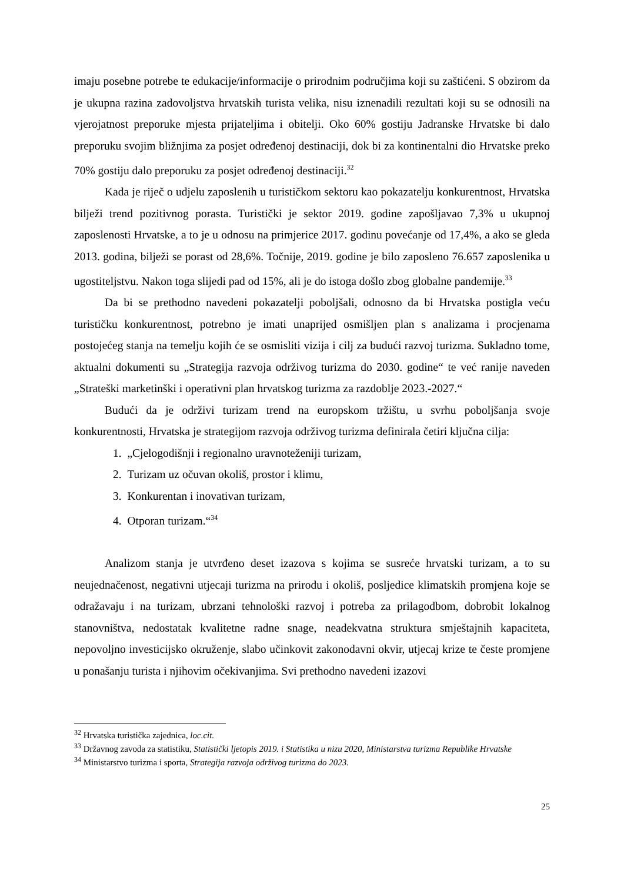imaju posebne potrebe te edukacije/informacije o prirodnim područjima koji su zaštićeni. S obzirom da je ukupna razina zadovoljstva hrvatskih turista velika, nisu iznenadili rezultati koji su se odnosili na vjerojatnost preporuke mjesta prijateljima i obitelji. Oko 60% gostiju Jadranske Hrvatske bi dalo preporuku svojim bližnjima za posjet određenoj destinaciji, dok bi za kontinentalni dio Hrvatske preko 70% gostiju dalo preporuku za posjet određenoj destinaciji.<sup>32</sup>
Kada je riječ o udjelu zaposlenih u turističkom sektoru kao pokazatelju konkurentnost, Hrvatska bilježi trend pozitivnog porasta. Turistički je sektor 2019. godine zapošljavao 7,3% u ukupnoj zaposlenosti Hrvatske, a to je u odnosu na primjerice 2017. godinu povećanje od 17,4%, a ako se gleda 2013. godina, bilježi se porast od 28,6%. Točnije, 2019. godine je bilo zaposleno 76.657 zaposlenika u ugostiteljstvu. Nakon toga slijedi pad od 15%, ali je do istoga došlo zbog globalne pandemije.<sup>33</sup>
Da bi se prethodno navedeni pokazatelji poboljšali, odnosno da bi Hrvatska postigla veću turističku konkurentnost, potrebno je imati unaprijed osmišljen plan s analizama i procjenama postojećeg stanja na temelju kojih će se osmisliti vizija i cilj za budući razvoj turizma. Sukladno tome, aktualni dokumenti su „Strategija razvoja održivog turizma do 2030. godine“ te već ranije naveden „Strateški marketinški i operativni plan hrvatskog turizma za razdoblje 2023.-2027.“
Budući da je održivi turizam trend na europskom tržištu, u svrhu poboljšanja svoje konkurentnosti, Hrvatska je strategijom razvoja održivog turizma definirala četiri ključna cilja:
1. „Cjelogodišnji i regionalno uravnoteženiji turizam,
2. Turizam uz očuvan okoliš, prostor i klimu,
3. Konkurentan i inovativan turizam,
4. Otporan turizam.“<sup>34</sup>
Analizom stanja je utvrđeno deset izazova s kojima se susreće hrvatski turizam, a to su neujednačenost, negativni utjecaji turizma na prirodu i okoliš, posljedice klimatskih promjena koje se odražavaju i na turizam, ubrzani tehnološki razvoj i potreba za prilagodbom, dobrobit lokalnog stanovništva, nedostatak kvalitetne radne snage, neadekvatna struktura smještajnih kapaciteta, nepovoljno investicijsko okruženje, slabo učinkovit zakonodavni okvir, utjecaj krize te česte promjene u ponašanju turista i njihovim očekivanjima. Svi prethodno navedeni izazovi
<sup>32</sup> Hrvatska turistička zajednica, loc.cit.
<sup>33</sup> Državnog zavoda za statistiku, Statistički ljetopis 2019. i Statistika u nizu 2020, Ministarstva turizma Republike Hrvatske
<sup>34</sup> Ministarstvo turizma i sporta, Strategija razvoja održivog turizma do 2023.
25